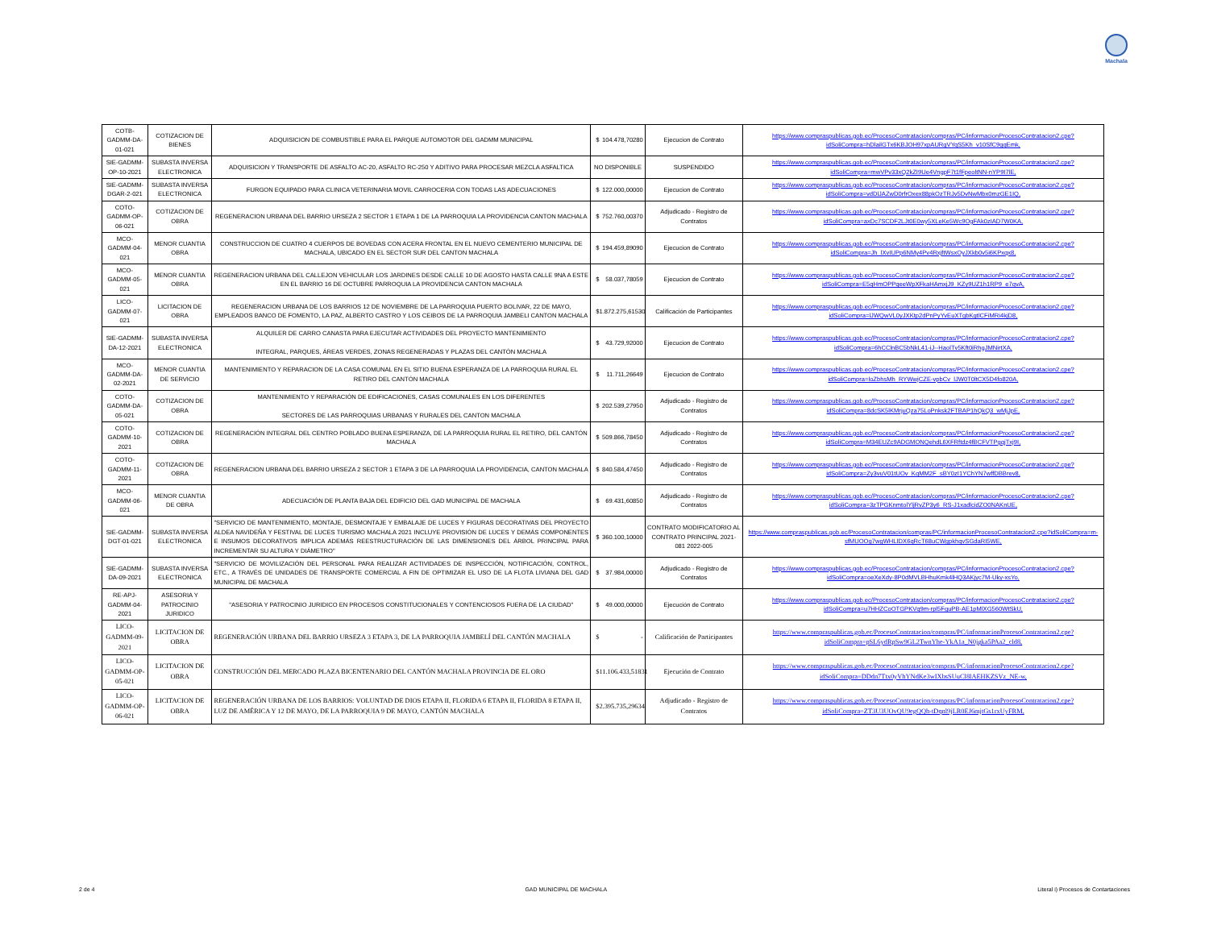Machala
| COTB-GADMM-DA-01-021 | COTIZACION DE BIENES | ADQUISICION DE COMBUSTIBLE PARA EL PARQUE AUTOMOTOR DEL GADMM MUNICIPAL | $ 104.478,70280 | Ejecucion de Contrato | https://www.compraspublicas.gob.ec/ProcesoContratacion/compras/PC/informacionProcesoContratacion2.cpe?idSoliCompra=hDlailGTx6KBJOH97xpAURgVYqS5Kh_v10SfC9gqEmk, |
| SIE-GADMM-OP-10-2021 | SUBASTA INVERSA ELECTRONICA | ADQUISICION Y TRANSPORTE DE ASFALTO AC-20, ASFALTO RC-250 Y ADITIVO PARA PROCESAR MEZCLA ASFALTICA | NO DISPONIBLE | SUSPENDIDO | https://www.compraspublicas.gob.ec/ProcesoContratacion/compras/PC/informacionProcesoContratacion2.cpe?idSoliCompra=mwVPv33xQ2kZI9Ue4VngpF7t1fFpeoltNN-nYP9I7lE, |
| SIE-GADMM-DGAR-2-021 | SUBASTA INVERSA ELECTRONICA | FURGON EQUIPADO PARA CLINICA VETERINARIA MOVIL CARROCERIA CON TODAS LAS ADECUACIONES | $ 122.000,00000 | Ejecucion de Contrato | https://www.compraspublicas.gob.ec/ProcesoContratacion/compras/PC/informacionProcesoContratacion2.cpe?idSoliCompra=vdDlJAZwD0rfrOxex88pkOzTRJv5DvNwMbx0mzGE1IQ, |
| COTO-GADMM-OP-06-021 | COTIZACION DE OBRA | REGENERACION URBANA DEL BARRIO URSEZA 2 SECTOR 1 ETAPA 1 DE LA PARROQUIA LA PROVIDENCIA CANTON MACHALA | $ 752.760,00370 | Adjudicado - Registro de Contratos | https://www.compraspublicas.gob.ec/ProcesoContratacion/compras/PC/informacionProcesoContratacion2.cpe?idSoliCompra=axDc7SCDF2LJt0E0wy5XLeKe5Wc9OgFAk0zIAD7W0KA, |
| MCO-GADMM-04-021 | MENOR CUANTIA OBRA | CONSTRUCCION DE CUATRO 4 CUERPOS DE BOVEDAS CON ACERA FRONTAL EN EL NUEVO CEMENTERIO MUNICIPAL DE MACHALA, UBICADO EN EL SECTOR SUR DEL CANTON MACHALA | $ 194.459,89090 | Ejecucion de Contrato | https://www.compraspublicas.gob.ec/ProcesoContratacion/compras/PC/informacionProcesoContratacion2.cpe?idSoliCompra=Jh_lXvIUPp6NMy4Pv4RxjftWsxOyJXkb0v5i6KPxqx8, |
| MCO-GADMM-05-021 | MENOR CUANTIA OBRA | REGENERACION URBANA DEL CALLEJON VEHICULAR LOS JARDINES DESDE CALLE 10 DE AGOSTO HASTA CALLE 9NA A ESTE EN EL BARRIO 16 DE OCTUBRE PARROQUIA LA PROVIDENCIA CANTON MACHALA | $ 58.037,78059 | Ejecucion de Contrato | https://www.compraspublicas.gob.ec/ProcesoContratacion/compras/PC/informacionProcesoContratacion2.cpe?idSoliCompra=E5qHmOPPqeeWpXFkaHAmxjJ9_KZy9UZ1h1RP9_e7qvA, |
| LICO-GADMM-07-021 | LICITACION DE OBRA | REGENERACION URBANA DE LOS BARRIOS 12 DE NOVIEMBRE DE LA PARROQUIA PUERTO BOLIVAR, 22 DE MAYO, EMPLEADOS BANCO DE FOMENTO, LA PAZ, ALBERTO CASTRO Y LOS CEIBOS DE LA PARROQUIA JAMBELI CANTON MACHALA | $ 1.872.275,61530 | Calificación de Participantes | https://www.compraspublicas.gob.ec/ProcesoContratacion/compras/PC/informacionProcesoContratacion2.cpe?idSoliCompra=lJWQwVL0yJXKtp2dPnPyYvEuXTgbKgtlCFiMRi4kjD8, |
| SIE-GADMM-DA-12-2021 | SUBASTA INVERSA ELECTRONICA | ALQUILER DE CARRO CANASTA PARA EJECUTAR ACTIVIDADES DEL PROYECTO MANTENIMIENTO INTEGRAL, PARQUES, ÁREAS VERDES, ZONAS REGENERADAS Y PLAZAS DEL CANTÓN MACHALA | $ 43.729,92000 | Ejecucion de Contrato | https://www.compraspublicas.gob.ec/ProcesoContratacion/compras/PC/informacionProcesoContratacion2.cpe?idSoliCompra=6hCClnBC5bNkL41-iJ--HaolTv5Kft0iRhgJMNirtXA, |
| MCO-GADMM-DA-02-2021 | MENOR CUANTIA DE SERVICIO | MANTENIMIENTO Y REPARACION DE LA CASA COMUNAL EN EL SITIO BUENA ESPERANZA DE LA PARROQUIA RURAL EL RETIRO DEL CANTÓN MACHALA | $ 11.711,26649 | Ejecucion de Contrato | https://www.compraspublicas.gob.ec/ProcesoContratacion/compras/PC/informacionProcesoContratacion2.cpe?idSoliCompra=loZbhsMh_RYWwjCZE-vpbCv_lJW0T0ltCX5D4fo820A, |
| COTO-GADMM-DA-05-021 | COTIZACION DE OBRA | MANTENIMIENTO Y REPARACIÓN DE EDIFICACIONES, CASAS COMUNALES EN LOS DIFERENTES SECTORES DE LAS PARROQUIAS URBANAS Y RURALES DEL CANTON MACHALA | $ 202.539,27950 | Adjudicado - Registro de Contratos | https://www.compraspublicas.gob.ec/ProcesoContratacion/compras/PC/informacionProcesoContratacion2.cpe?idSoliCompra=8dcSK5lKMrjuQza75LoPnksk2FTBAP1hQkQ3_wMjJpE, |
| COTO-GADMM-10-2021 | COTIZACION DE OBRA | REGENERACIÓN INTEGRAL DEL CENTRO POBLADO BUENA ESPERANZA, DE LA PARROQUIA RURAL EL RETIRO, DEL CANTÓN MACHALA | $ 509.866,78450 | Adjudicado - Registro de Contratos | https://www.compraspublicas.gob.ec/ProcesoContratacion/compras/PC/informacionProcesoContratacion2.cpe?idSoliCompra=M34EUZc9ADGMONQehdL6XFRftdz4fBCFVTPgqjTxj9I, |
| COTO-GADMM-11-2021 | COTIZACION DE OBRA | REGENERACION URBANA DEL BARRIO URSEZA 2 SECTOR 1 ETAPA 3 DE LA PARROQUIA LA PROVIDENCIA, CANTON MACHALA | $ 840.584,47450 | Adjudicado - Registro de Contratos | https://www.compraspublicas.gob.ec/ProcesoContratacion/compras/PC/informacionProcesoContratacion2.cpe?idSoliCompra=Zy3vuV01tUOv_KqMM2F_sBY0zI1YChYN7wffDBBrev8, |
| MCO-GADMM-06-021 | MENOR CUANTIA DE OBRA | ADECUACIÓN DE PLANTA BAJA DEL EDIFICIO DEL GAD MUNICIPAL DE MACHALA | $ 69.431,60850 | Adjudicado - Registro de Contratos | https://www.compraspublicas.gob.ec/ProcesoContratacion/compras/PC/informacionProcesoContratacion2.cpe?idSoliCompra=3zTPGKnmtolYljRvZP3y6_RS-J1xadlcidZO0NAKnUE, |
| SIE-GADMM-DGT-01-021 | SUBASTA INVERSA ELECTRONICA | "SERVICIO DE MANTENIMIENTO, MONTAJE, DESMONTAJE Y EMBALAJE DE LUCES Y FIGURAS DECORATIVAS DEL PROYECTO ALDEA NAVIDEÑA Y FESTIVAL DE LUCES TURISMO MACHALA 2021 INCLUYE PROVISIÓN DE LUCES Y DEMÁS COMPONENTES E INSUMOS DECORATIVOS IMPLICA ADEMÁS REESTRUCTURACIÓN DE LAS DIMENSIONES DEL ÁRBOL PRINCIPAL PARA INCREMENTAR SU ALTURA Y DIÁMETRO" | $ 360.100,10000 | CONTRATO MODIFICATORIO AL CONTRATO PRINCIPAL 2021-081 2022-005 | https://www.compraspublicas.gob.ec/ProcesoContratacion/compras/PC/informacionProcesoContratacion2.cpe?idSoliCompra=m-sfMUOOg7wgWHLIDX6qRcT68uCWgpkhqvSGdaRI5WE, |
| SIE-GADMM-DA-09-2021 | SUBASTA INVERSA ELECTRONICA | "SERVICIO DE MOVILIZACIÓN DEL PERSONAL PARA REALIZAR ACTIVIDADES DE INSPECCIÓN, NOTIFICACIÓN, CONTROL, ETC., A TRAVÉS DE UNIDADES DE TRANSPORTE COMERCIAL A FIN DE OPTIMIZAR EL USO DE LA FLOTA LIVIANA DEL GAD MUNICIPAL DE MACHALA | $ 37.984,00000 | Adjudicado - Registro de Contratos | https://www.compraspublicas.gob.ec/ProcesoContratacion/compras/PC/informacionProcesoContratacion2.cpe?idSoliCompra=oeXeXdy-8P0dMVLBHhuKmk4lHQ3AKjyc7M-Uky-xsYo, |
| RE-APJ-GADMM-04-2021 | ASESORIA Y PATROCINIO JURIDICO | "ASESORIA Y PATROCINIO JURIDICO EN PROCESOS CONSTITUCIONALES Y CONTENCIOSOS FUERA DE LA CIUDAD" | $ 49.000,00000 | Ejecución de Contrato | https://www.compraspublicas.gob.ec/ProcesoContratacion/compras/PC/informacionProcesoContratacion2.cpe?idSoliCompra=u7HHZCoOTGPKVq9m-rpl5FguPB-AE1pMlXG560WtSkU, |
| LICO-GADMM-09-2021 | LICITACION DE OBRA | REGENERACIÓN URBANA DEL BARRIO URSEZA 3 ETAPA 3, DE LA PARROQUIA JAMBELÍ DEL CANTÓN MACHALA | $ - | Calificación de Participantes | https://www.compraspublicas.gob.ec/ProcesoContratacion/compras/PC/informacionProcesoContratacion2.cpe?idSoliCompra=pSL6ydRpSw9GL2TwnYhe-YkA1a_N0jgka5PAa2_cld8, |
| LICO-GADMM-OP-05-021 | LICITACION DE OBRA | CONSTRUCCIÓN DEL MERCADO PLAZA BICENTENARIO DEL CANTÓN MACHALA PROVINCIA DE EL ORO | $ 11.106.433,51831 | Ejecución de Contrato | https://www.compraspublicas.gob.ec/ProcesoContratacion/compras/PC/informacionProcesoContratacion2.cpe?idSoliCompra=DDdn7Ttx0yVhYNdKe3wIXbsSUuCl8lAEHKZSVz_NE-w, |
| LICO-GADMM-OP-06-021 | LICITACION DE OBRA | REGENERACIÓN URBANA DE LOS BARRIOS: VOLUNTAD DE DIOS ETAPA II, FLORIDA 6 ETAPA II, FLORIDA 8 ETAPA II, LUZ DE AMÉRICA Y 12 DE MAYO, DE LA PARROQUIA 9 DE MAYO, CANTÓN MACHALA | $ 2.395.735,29634 | Adjudicado - Registro de Contratos | https://www.compraspublicas.gob.ec/ProcesoContratacion/compras/PC/informacionProcesoContratacion2.cpe?idSoliCompra=ZT3U3UOvQU9egQQh-tDqnl9jLR0EJ6mjtGs1rxUyFRM, |
2 de 4 GAD MUNICIPAL DE MACHALA Literal i) Procesos de Contartaciones